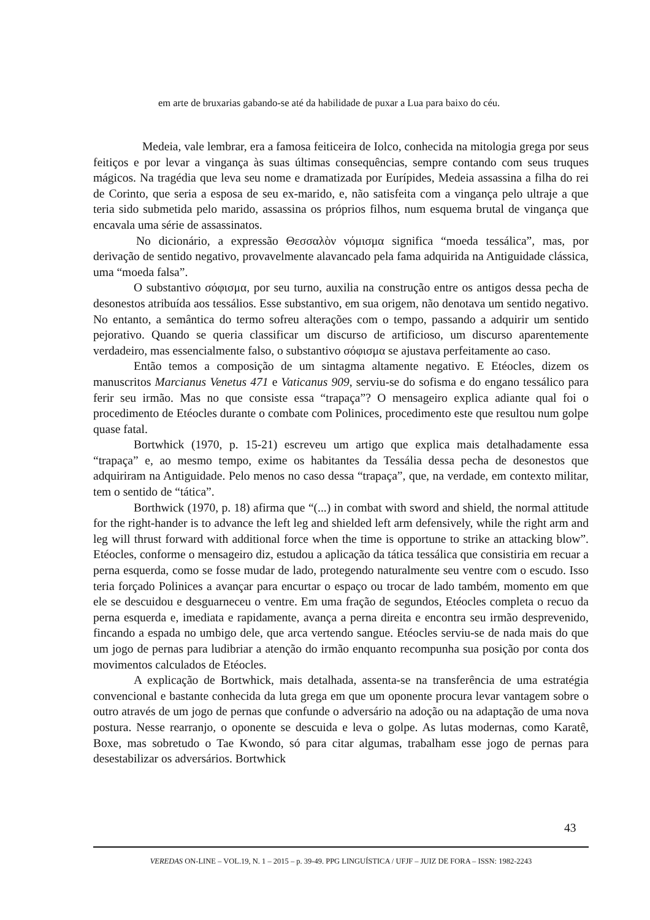em arte de bruxarias gabando-se até da habilidade de puxar a Lua para baixo do céu.
Medeia, vale lembrar, era a famosa feiticeira de Iolco, conhecida na mitologia grega por seus feitiços e por levar a vingança às suas últimas consequências, sempre contando com seus truques mágicos. Na tragédia que leva seu nome e dramatizada por Eurípides, Medeia assassina a filha do rei de Corinto, que seria a esposa de seu ex-marido, e, não satisfeita com a vingança pelo ultraje a que teria sido submetida pelo marido, assassina os próprios filhos, num esquema brutal de vingança que encavala uma série de assassinatos.
No dicionário, a expressão Θεσσαλὸν νόμισμα significa “moeda tessálica”, mas, por derivação de sentido negativo, provavelmente alavancado pela fama adquirida na Antiguidade clássica, uma “moeda falsa”.
O substantivo σόφισμα, por seu turno, auxilia na construção entre os antigos dessa pecha de desonestos atribuída aos tessálios. Esse substantivo, em sua origem, não denotava um sentido negativo. No entanto, a semântica do termo sofreu alterações com o tempo, passando a adquirir um sentido pejorativo. Quando se queria classificar um discurso de artificioso, um discurso aparentemente verdadeiro, mas essencialmente falso, o substantivo σόφισμα se ajustava perfeitamente ao caso.
Então temos a composição de um sintagma altamente negativo. E Etéocles, dizem os manuscritos Marcianus Venetus 471 e Vaticanus 909, serviu-se do sofisma e do engano tessálico para ferir seu irmão. Mas no que consiste essa “trapaça”? O mensageiro explica adiante qual foi o procedimento de Etéocles durante o combate com Polinices, procedimento este que resultou num golpe quase fatal.
Bortwhick (1970, p. 15-21) escreveu um artigo que explica mais detalhadamente essa “trapaça” e, ao mesmo tempo, exime os habitantes da Tessália dessa pecha de desonestos que adquiriram na Antiguidade. Pelo menos no caso dessa “trapaça”, que, na verdade, em contexto militar, tem o sentido de “tática”.
Borthwick (1970, p. 18) afirma que “(...) in combat with sword and shield, the normal attitude for the right-hander is to advance the left leg and shielded left arm defensively, while the right arm and leg will thrust forward with additional force when the time is opportune to strike an attacking blow”. Etéocles, conforme o mensageiro diz, estudou a aplicação da tática tessálica que consistiria em recuar a perna esquerda, como se fosse mudar de lado, protegendo naturalmente seu ventre com o escudo. Isso teria forçado Polinices a avançar para encurtar o espaço ou trocar de lado também, momento em que ele se descuidou e desguarneceu o ventre. Em uma fração de segundos, Etéocles completa o recuo da perna esquerda e, imediata e rapidamente, avança a perna direita e encontra seu irmão desprevenido, fincando a espada no umbigo dele, que arca vertendo sangue. Etéocles serviu-se de nada mais do que um jogo de pernas para ludibriar a atenção do irmão enquanto recompunha sua posição por conta dos movimentos calculados de Etéocles.
A explicação de Bortwhick, mais detalhada, assenta-se na transferência de uma estratégia convencional e bastante conhecida da luta grega em que um oponente procura levar vantagem sobre o outro através de um jogo de pernas que confunde o adversário na adoção ou na adaptação de uma nova postura. Nesse rearranjo, o oponente se descuida e leva o golpe. As lutas modernas, como Karatê, Boxe, mas sobretudo o Tae Kwondo, só para citar algumas, trabalham esse jogo de pernas para desestabilizar os adversários. Bortwhick
43
VEREDAS ON-LINE – VOL.19, N. 1 – 2015 – p. 39-49. PPG LINGUÍSTICA / UFJF – JUIZ DE FORA – ISSN: 1982-2243